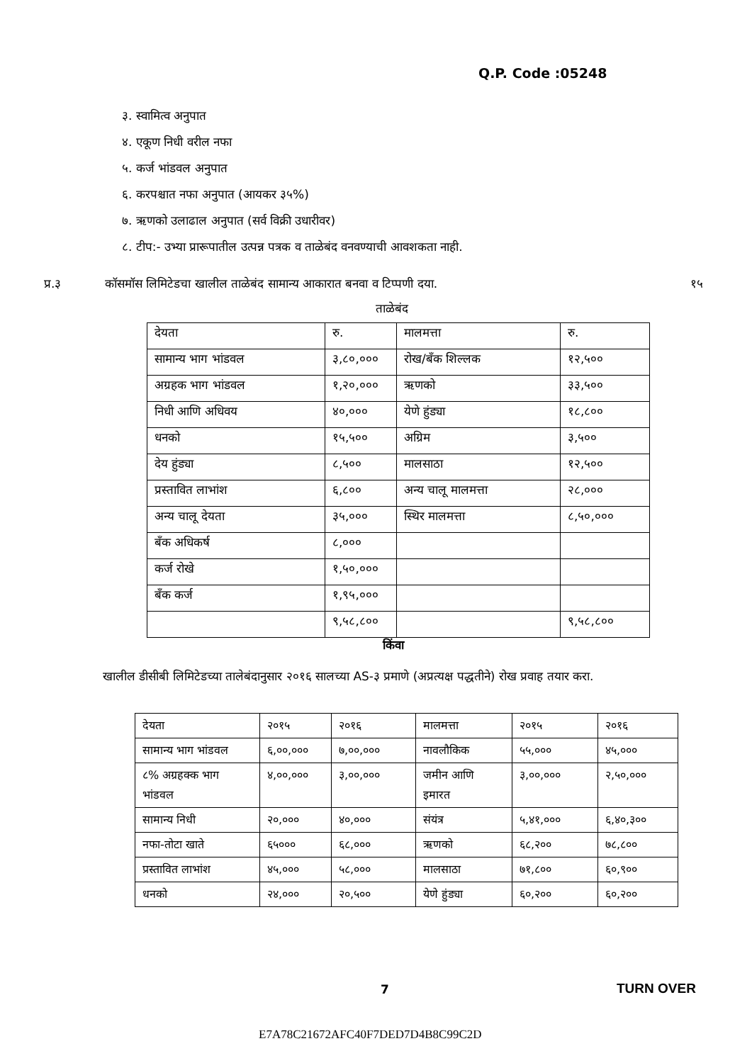Q.P. Code :05248
३. स्वामित्व अनुपात
४. एकूण निधी वरील नफा
५. कर्ज भांडवल अनुपात
६. करपश्चात नफा अनुपात (आयकर ३५%)
७. ऋणको उलाढाल अनुपात (सर्व विक्री उधारीवर)
८. टीप:- उभ्या प्रारूपातील उत्पन्न पत्रक व ताळेबंद वनवण्याची आवशकता नाही.
प्र.३ कॉसमॉस लिमिटेडचा खालील ताळेबंद सामान्य आकारात बनवा व टिप्पणी दया. १५
ताळेबंद
| देयता | रु. | मालमत्ता | रु. |
| सामान्य भाग भांडवल | ३,८०,००० | रोख/बँक शिल्लक | १२,५०० |
| अग्रहक भाग भांडवल | १,२०,००० | ऋणको | ३३,५०० |
| निधी आणि अधिवय | ४०,००० | येणे हुंड्या | १८,८०० |
| धनको | १५,५०० | अग्रिम | ३,५०० |
| देय हुंड्या | ८,५०० | मालसाठा | १२,५०० |
| प्रस्तावित लाभांश | ६,८०० | अन्य चालू मालमत्ता | २८,००० |
| अन्य चालू देयता | ३५,००० | स्थिर मालमत्ता | ८,५०,००० |
| बँक अधिकर्ष | ८,००० | | |
| कर्ज रोखे | १,५०,००० | | |
| बँक कर्ज | १,९५,००० | | |
| | ९,५८,८०० | | ९,५८,८०० |
किंवा
खालील डीसीबी लिमिटेडच्या तालेबंदानुसार २०१६ सालच्या AS-३ प्रमाणे (अप्रत्यक्ष पद्धतीने) रोख प्रवाह तयार करा.
| देयता | २०१५ | २०१६ | मालमत्ता | २०१५ | २०१६ |
| सामान्य भाग भांडवल | ६,००,००० | ७,००,००० | नावलौकिक | ५५,००० | ४५,००० |
| ८% अग्रहक्क भाग भांडवल | ४,००,००० | ३,००,००० | जमीन आणि इमारत | ३,००,००० | २,५०,००० |
| सामान्य निधी | २०,००० | ४०,००० | संयंत्र | ५,४१,००० | ६,४०,३०० |
| नफा-तोटा खाते | ६५००० | ६८,००० | ऋणको | ६८,२०० | ७८,८०० |
| प्रस्तावित लाभांश | ४५,००० | ५८,००० | मालसाठा | ७१,८०० | ६०,९०० |
| धनको | २४,००० | २०,५०० | येणे हुंड्या | ६०,२०० | ६०,२०० |
7 TURN OVER
E7A78C21672AFC40F7DED7D4B8C99C2D